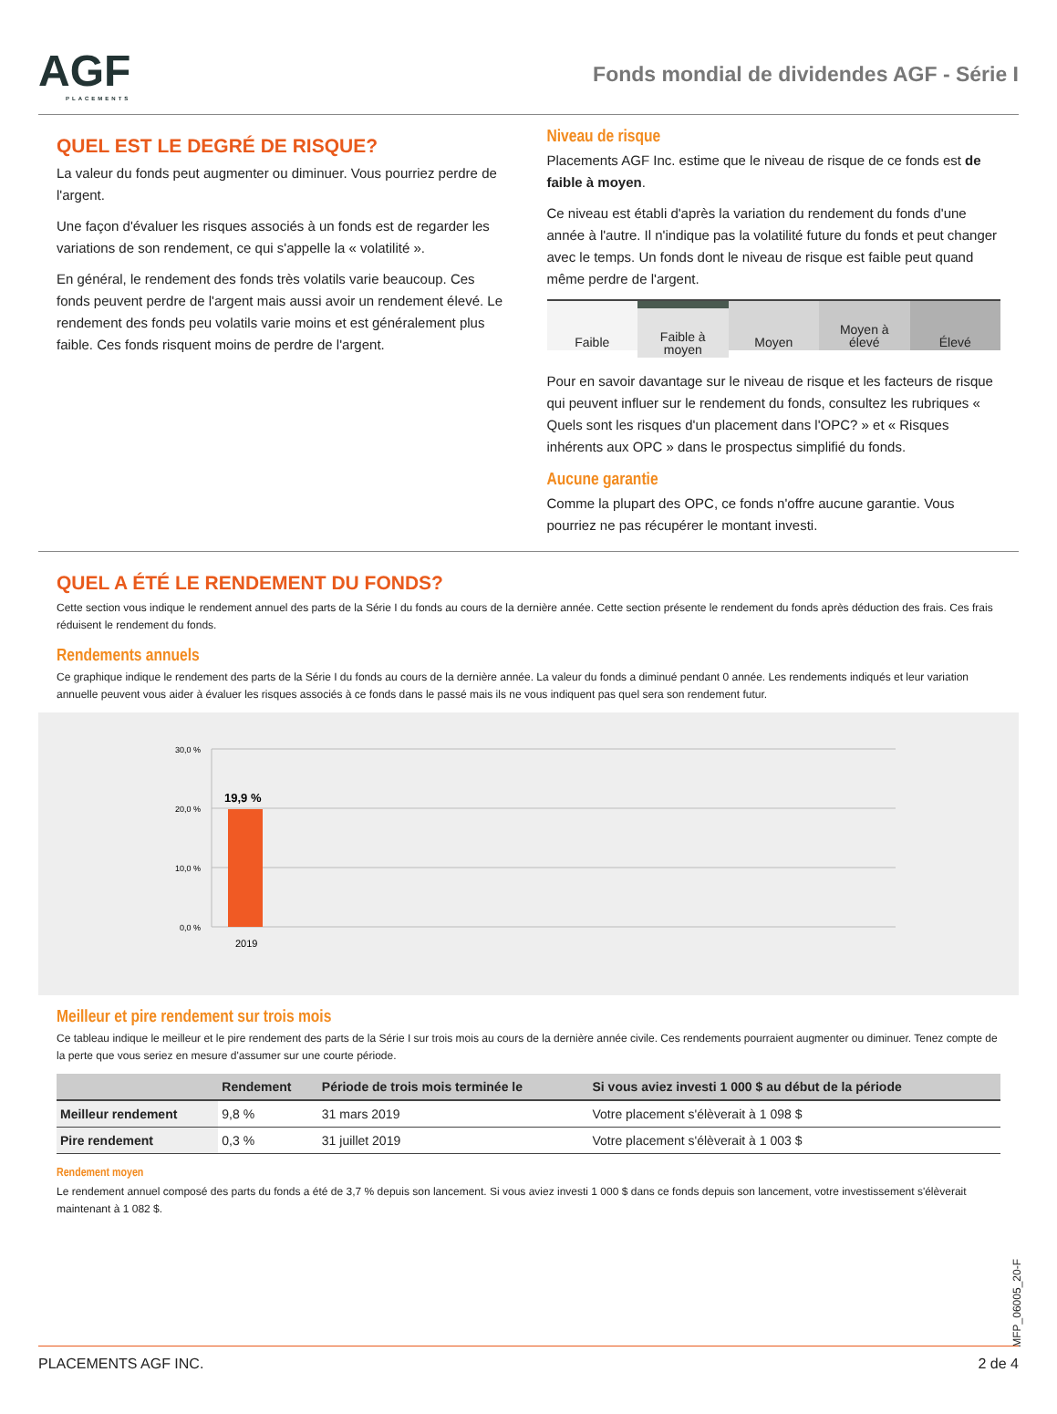AGF
PLACEMENTS
Fonds mondial de dividendes AGF - Série I
QUEL EST LE DEGRÉ DE RISQUE?
La valeur du fonds peut augmenter ou diminuer. Vous pourriez perdre de l'argent.
Une façon d'évaluer les risques associés à un fonds est de regarder les variations de son rendement, ce qui s'appelle la « volatilité ».
En général, le rendement des fonds très volatils varie beaucoup. Ces fonds peuvent perdre de l'argent mais aussi avoir un rendement élevé. Le rendement des fonds peu volatils varie moins et est généralement plus faible. Ces fonds risquent moins de perdre de l'argent.
Niveau de risque
Placements AGF Inc. estime que le niveau de risque de ce fonds est de faible à moyen.
Ce niveau est établi d'après la variation du rendement du fonds d'une année à l'autre. Il n'indique pas la volatilité future du fonds et peut changer avec le temps. Un fonds dont le niveau de risque est faible peut quand même perdre de l'argent.
Faible Faible à
moyen
Moyen Moyen à
élevé
Élevé
Pour en savoir davantage sur le niveau de risque et les facteurs de risque qui peuvent influer sur le rendement du fonds, consultez les rubriques « Quels sont les risques d'un placement dans l'OPC? » et « Risques inhérents aux OPC » dans le prospectus simplifié du fonds.
Aucune garantie
Comme la plupart des OPC, ce fonds n'offre aucune garantie. Vous pourriez ne pas récupérer le montant investi.
QUEL A ÉTÉ LE RENDEMENT DU FONDS?
Cette section vous indique le rendement annuel des parts de la Série I du fonds au cours de la dernière année. Cette section présente le rendement du fonds après déduction des frais. Ces frais réduisent le rendement du fonds.
Rendements annuels
Ce graphique indique le rendement des parts de la Série I du fonds au cours de la dernière année. La valeur du fonds a diminué pendant 0 année. Les rendements indiqués et leur variation annuelle peuvent vous aider à évaluer les risques associés à ce fonds dans le passé mais ils ne vous indiquent pas quel sera son rendement futur.
30,0 %
20,0 %
10,0 %
0,0 %
19,9 %
2019
Meilleur et pire rendement sur trois mois
Ce tableau indique le meilleur et le pire rendement des parts de la Série I sur trois mois au cours de la dernière année civile. Ces rendements pourraient augmenter ou diminuer. Tenez compte de la perte que vous seriez en mesure d'assumer sur une courte période.
| | Rendement | Période de trois mois terminée le | Si vous aviez investi 1 000 $ au début de la période |
| --- | --- | --- | --- |
| Meilleur rendement | 9,8 % | 31 mars 2019 | Votre placement s'élèverait à 1 098 $ |
| Pire rendement | 0,3 % | 31 juillet 2019 | Votre placement s'élèverait à 1 003 $ |
Rendement moyen
Le rendement annuel composé des parts du fonds a été de 3,7 % depuis son lancement. Si vous aviez investi 1 000 $ dans ce fonds depuis son lancement, votre investissement s'élèverait maintenant à 1 082 $.
MFP_06005_20-F
PLACEMENTS AGF INC. 2 de 4